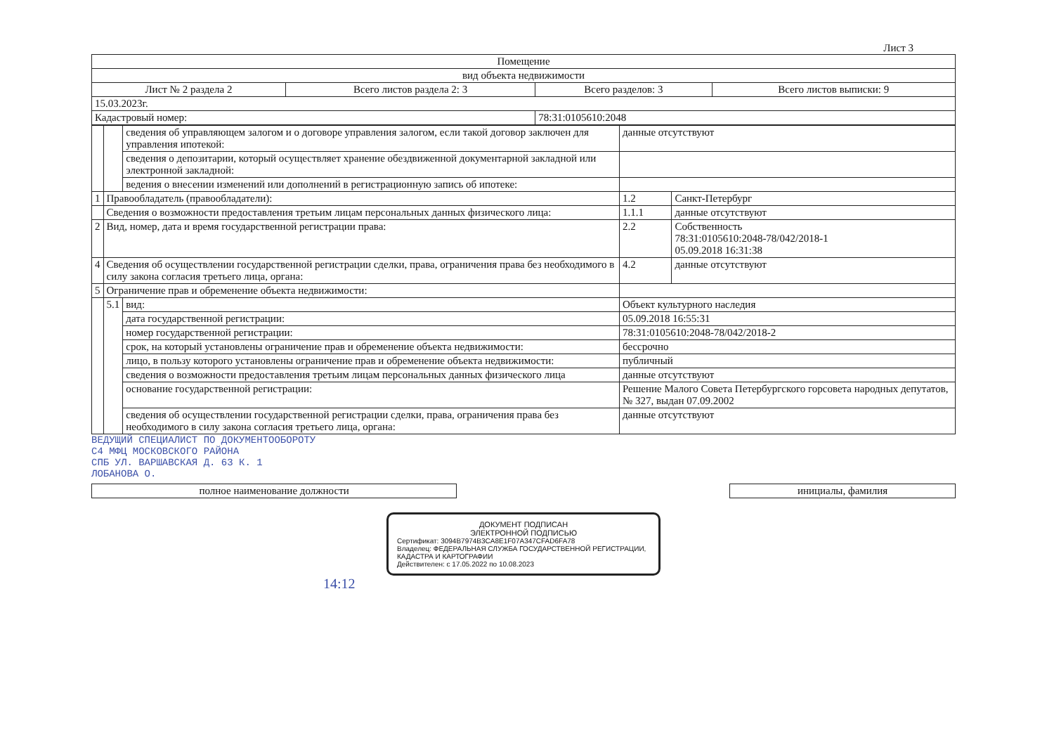Лист 3
| Помещение | | | |
| вид объекта недвижимости | | | |
| Лист № 2 раздела 2 | Всего листов раздела 2: 3 | Всего разделов: 3 | Всего листов выписки: 9 |
| 15.03.2023г. | | | |
| Кадастровый номер: | | 78:31:0105610:2048 | |
| | | сведения об управляющем залогом и о договоре управления залогом, если такой договор заключен для управления ипотекой: | данные отсутствуют | |
| | | сведения о депозитарии, который осуществляет хранение обездвиженной документарной закладной или электронной закладной: | | |
| | | ведения о внесении изменений или дополнений в регистрационную запись об ипотеке: | | |
| 1 | Правообладатель (правообладатели): | | 1.2 | Санкт-Петербург |
| | Сведения о возможности предоставления третьим лицам персональных данных физического лица: | | 1.1.1 | данные отсутствуют |
| 2 | Вид, номер, дата и время государственной регистрации права: | | 2.2 | Собственность 78:31:0105610:2048-78/042/2018-1 05.09.2018 16:31:38 |
| 4 | Сведения об осуществлении государственной регистрации сделки, права, ограничения права без необходимого в силу закона согласия третьего лица, органа: | | 4.2 | данные отсутствуют |
| 5 | Ограничение прав и обременение объекта недвижимости: | | | |
| | 5.1 | вид: | Объект культурного наследия | |
| | | дата государственной регистрации: | 05.09.2018 16:55:31 | |
| | | номер государственной регистрации: | 78:31:0105610:2048-78/042/2018-2 | |
| | | срок, на который установлены ограничение прав и обременение объекта недвижимости: | бессрочно | |
| | | лицо, в пользу которого установлены ограничение прав и обременение объекта недвижимости: | публичный | |
| | | сведения о возможности предоставления третьим лицам персональных данных физического лица | данные отсутствуют | |
| | | основание государственной регистрации: | Решение Малого Совета Петербургского горсовета народных депутатов, № 327, выдан 07.09.2002 | |
| | | сведения об осуществлении государственной регистрации сделки, права, ограничения права без необходимого в силу закона согласия третьего лица, органа: | данные отсутствуют | |
ВЕДУЩИЙ СПЕЦИАЛИСТ ПО ДОКУМЕНТООБОРОТУ
С4 МФЦ МОСКОВСКОГО РАЙОНА
СПБ УЛ. ВАРШАВСКАЯ Д. 63 К. 1
ЛОБАНОВА О.
| полное наименование должности | | инициалы, фамилия |
ДОКУМЕНТ ПОДПИСАН
ЭЛЕКТРОННОЙ ПОДПИСЬЮ
Сертификат: 3094B7974B3CA8E1F07A347CFAD6FA78
Владелец: ФЕДЕРАЛЬНАЯ СЛУЖБА ГОСУДАРСТВЕННОЙ РЕГИСТРАЦИИ, КАДАСТРА И КАРТОГРАФИИ
Действителен: с 17.05.2022 по 10.08.2023
14:12